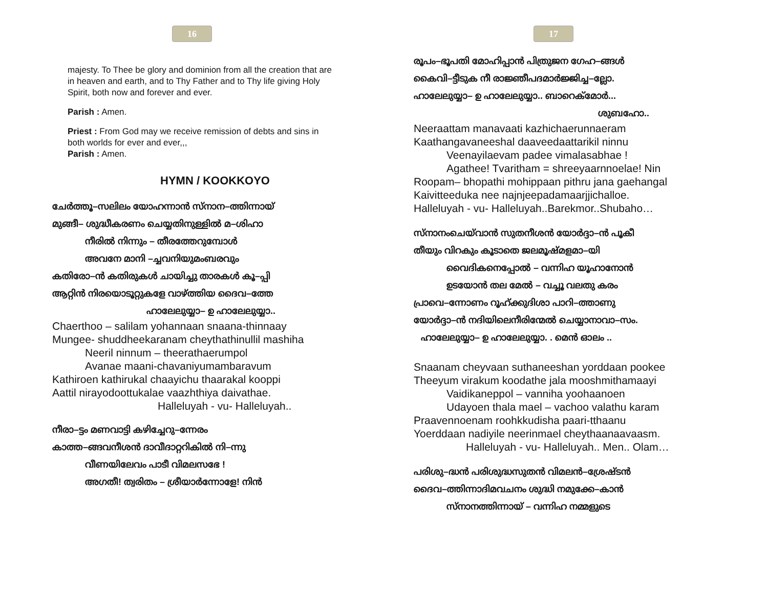16
majesty. To Thee be glory and dominion from all the creation that are in heaven and earth, and to Thy Father and to Thy life giving Holy Spirit, both now and forever and ever.
Parish : Amen.
Priest : From God may we receive remission of debts and sins in both worlds for ever and ever,,,
Parish : Amen.
HYMN / KOOKKOYO
ചേർത്തൂ–സലിലം യോഹന്നാൻ സ്നാന–ത്തിന്നായ്
മുങ്ങീ– ശുദ്ധീകരണം ചെയ്യതിനുള്ളിൽ മ–ശിഹാ
നീരിൽ നിന്നും – തീരത്തേറുമ്പോൾ
അവനേ മാനി –ച്ചവനിയുമംബരവും
കതിരോ–ൻ കതിരുകൾ ചായിച്ചു താരകൾ കൂ–പ്പി
ആറ്റിൻ നിരയൊടൂറ്റുകളേ വാഴ്ത്തിയ ദൈവ–ത്തേ
ഹാലേലുയ്യാ– ഉ ഹാലേലുയ്യാ..
Chaerthoo – salilam yohannaan snaana-thinnaay
Mungee- shuddheekaranam cheythathinullil mashiha
Neeril ninnum – theerathaerumpol
Avanae maani-chavaniyumambaravum
Kathiroen kathirukal chaayichu thaarakal kooppi
Aattil nirayodoottukalae vaazhthiya daivathae.
Halleluyah - vu- Halleluyah..
നീരാ–ട്ടം മണവാട്ടി കഴിച്ചേറു–ന്നേരം
കാത്ത–ങ്ങവനീശൻ ദാവീദാറ്ററികിൽ നി–ന്നു
വീണയിലേവം പാടീ വിമലസഭേ !
അഗതീ! ത്വരിതം – ശ്രീയാർന്നോളേ! നിൻ
17
രൂപം–ഭൂപതി മോഹിപ്പാൻ പിത്രുജന ഗേഹ–ങ്ങൾ
കൈവി–ട്ടീടുക നീ രാജ്ഞീപദമാർജ്ജിച്ച–ല്ലോ.
ഹാലേലുയ്യാ– ഉ ഹാലേലുയ്യാ.. ബാറെക്മോർ...
ശുബഹോ..
Neeraattam manavaati kazhichaerunnaeram
Kaathangavaneeshal daaveedaattarikil ninnu
Veenayilaevam padee vimalasabhae !
Agathee! Tvaritham = shreeyaarnnoelae! Nin
Roopam– bhopathi mohippaan pithru jana gaehangal
Kaivitteeduka nee najnjeepadamaarjjichalloe.
Halleluyah - vu- Halleluyah..Barekmor..Shubaho…
സ്നാനംചെയ്‌വാൻ സുതനീശൻ യോർദ്ദാ–ൻ പൂകീ
തീയും വിറകും കൂടാതെ ജലമൂഷ്മളമാ–യി
വൈദികനെപ്പോൽ – വന്നിഹ യൂഹാനോൻ
ഉടയോൻ തല മേൽ – വച്ചൂ വലതു കരം
പ്രാവെ–ന്നോണം റൂഹ്ക്കുദിശാ പാറി–ത്താണു
യോർദ്ദാ–ൻ നദിയിലെനീരിന്മേൽ ചെയ്യാനാവാ–സം.
ഹാലേലുയ്യാ– ഉ ഹാലേലുയ്യാ. . മെൻ ഓലം ..
Snaanam cheyvaan suthaneeshan yorddaan pookee
Theeyum virakum koodathe jala mooshmithamaayi
Vaidikaneppol – vanniha yoohaanoen
Udayoen thala mael – vachoo valathu karam
Praavennoenam roohkkudisha paari-tthaanu
Yoerddaan nadiyile neerinmael cheythaanaavaasm.
Halleluyah - vu- Halleluyah.. Men.. Olam…
പരിശു–ദ്ധൻ പരിശുദ്ധസുതൻ വിമലൻ–ശ്രേഷ്ടൻ
ദൈവ–ത്തിന്നാദിമവചനം ശുദ്ധി നമുക്കേ–കാൻ
സ്നാനത്തിന്നായ് – വന്നിഹ നമ്മളുടെ